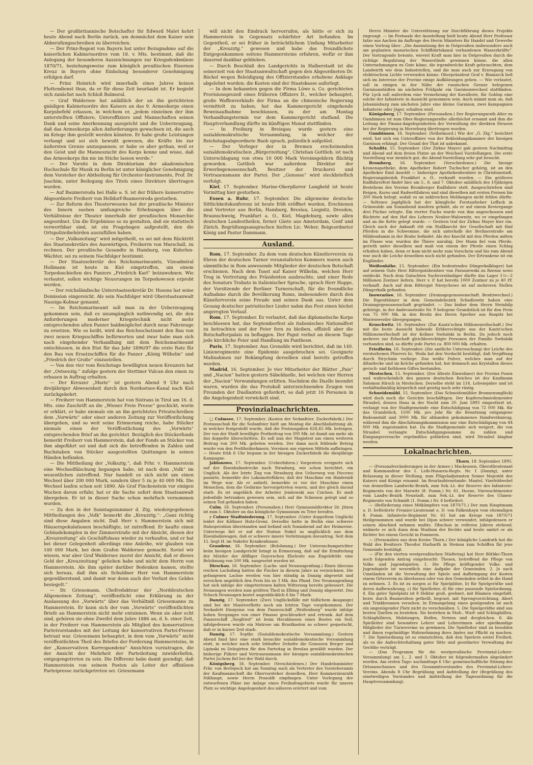— Der großbritannische Botschafter Sir Edward Malet kehrt heute Abend nach Berlin zurück, um demnächst dem Kaiser sein Abberufungsschreiben zu überreichen.
— Der Prinz-Regent von Bayern hat unter Bezugnahme auf die kaiserlichen Kabinetsordres vom 18. v. Mts. bestimmt, daß die Anlegung der besonderen Auszeichnungen zur Kriegsdenkmünze 1870/71, beziehungsweise zum königlich preußischen Eisernen Kreuz in Bayern ohne Einholung besonderer Genehmigung erfolgen darf.
— Prinz Heinrich wird innerhalb eines Jahres keinen Flottendienst thun, da er für diese Zeit beurlaubt ist. Er begiebt sich zunächst nach Schloß Balmoral.
— Graf Waldersee hat anläßlich der an ihn gerichteten gnädigen Kabinetsordre des Kaisers an das 9. Armeekorps einen Korpsbefehl erlassen, in welchem er, „jedem einzelnen der ihm unterstellten Offiziere, Unteroffiziere und Mannschaften seinen Dank und seine Anerkennung ausspricht und die Ueberzeugung, daß das Armeekorps allen Anforderungen gewachsen ist, die auch im Kriege ihm gestellt werden könnten. Er habe große Leistungen verlangt und sei sich bewußt gewesen, die Kräfte bis zur äußersten Grenze anzuspannen; er habe es aber gethan, weil er den Geist und die Manneszucht des Korps kenne und wisse, daß das Armeekorps ihn nie im Stiche lassen werde.“
— Der Vorsitz in dem Direktorium der akademischen Hochschule für Musik zu Berlin ist unter königlicher Genehmigung dem Vorsteher der Abtheilung für Orchester-Instrumente, Prof. Dr. Joachim, unter Beilegung des Titels eines Direktors übertragen worden.
— Auf Baumersroda bei Halle a. S. ist der frühere konservative Abgeordnete Freiherr von Helldorf-Baumersroda gestorben.
— Zur Reform des Theaterwesens hat der preußische Minister des Innern soeben umfangreiche Erhebungen über die Verhältnisse der Theater innerhalb der preußischen Monarchie angeordnet. Um die Ergebnisse so zu gestalten, daß sie statistisch verwerthbar sind, ist ein Fragebogen aufgestellt, den die Ortspolizeibehörden auszufüllen haben.
— Der „Volkszeitung“ wird mitgetheilt, es sei mit dem Rücktritt des Staatssekretärs des Auswärtigen, Freiherrn von Marschall, zu rechnen. Der preußische Gesandte in Hamburg, von Kiderlen-Wächter, sei zu seinem Nachfolger bestimmt.
— Der Staatssekretär des Reichsmarineamts, Vizeadmiral Hollmann ist heute in Kiel eingetroffen, um einem Torpedoschießen des Panzers „Friedrich Karl“ beizuwohnen. Wie verlautet, sollen wichtige Neuerungen im Torpedowesen erprobt werden.
— Der reichsländische Unterstaatssekretär Dr. Hosens hat seine Demission eingereicht. Als sein Nachfolger wird Oberstaatsanwalt Nassiga-Kolmar genannt.
— Im Reichsmarineamt soll man zu der Ueberzeugung gekommen sein, daß es unumgänglich nothwendig sei, die den Anforderungen moderner Kriegstechnik nicht mehr entsprechenden alten Panzer baldmöglichst durch neue Fahrzeuge zu ersetzen. Wie es heißt, wird das Reichsschatzamt den Bau von zwei neuen Kriegsschiffen befürworten und zwar habe man sich nach eingehender Verhandlung mit dem Reichsmarineamt entschlossen, in den Etat für das Jahr 1896/97 die erste Rate für den Bau von Ersatzschiffen für die Panzer „König Wilhelm“ und „Friedrich der Große“ einzustellen.
— Von den vier vom Reichstage bewilligten neuen Kreuzern hat der „Ostseezig.“ zufolge gestern der Stettiner Vulcan den einen zu erbauen in Auftrag erhalten.
— Der Kreuzer „Marie“ ist gestern Abend 9 Uhr nach dreijähriger Abwesenheit durch den Nordostsee-Kanal nach Kiel zurückgekehrt.
— Freiherr von Hammerstein hat von Sistrans in Tirol am 16. d. Mts. eine Zuschrift an die „Wiener Freie Presse“ geschickt, worin er erklärt, er habe niemals ein an ihn gerichtetes Privatschreiben dem „Vorwärts“ oder einer anderen Zeitung zur Veröffentlichung übergeben, und so weit seine Erinnerung reiche, habe Stöcker niemals einen der Veröffentlichung des „Vorwärts“ entsprechenden Brief an ihn gerichtet. Bezüglich des Stöckerfonds bemerkt Freiherr von Hammerstein, daß der Fonds an Stöcker von ihm abgeführt sei und daß sich die betreffenden in Zahlen und Buchstaben von Stöcker ausgestellten Quittungen in seinen Händen befänden.
— Die Mittheilung der „Volksztg.“, daß Frhr. v. Hammerstein eine Wechselfälschung begangen habe, ist nach dem „Volk“ im wesentlichen zutreffend. Nur handelt es sich nicht um einen Wechsel über 200 000 Mark, sondern über 5 zu je 40 000 Mk. Die Wechsel laufen schon seit 1890. Als Graf Finckenstein vor einigen Wochen davon erfuhr, hat er die Sache sofort dem Staatsanwalt übergeben. Er ist in dieser Sache schon mehrfach vernommen worden.
— Zu den in der Sonntagsnummer d. Ztg. wiedergegebenen Mittheilungen des „Volk“ bemerkt die „Kreuzztg.“: „Ganz richtig sind diese Angaben nicht. Daß Herr v. Hammerstein sich mit Häuserspekulationen beschäftigte, ist zutreffend. Er kaufte einen Gebäudekomplex in der Zimmerstraße mit der Absicht, diesen der „Kreuzzeitung“ als Geschäftshaus wieder zu verkaufen, und er hat bei dieser Gelegenheit allerdings eine Anleihe, wir glauben von 100 000 Mark, bei dem Grafen Waldersee gemacht. Soviel wir wissen, war aber Graf Waldersee zuerst der Ansicht, daß er dieses Geld der „Kreuzzeitung“ geliehen habe und nicht dem Herrn von Hammerstein. Als ihm später darüber Bedenken kamen, stellte sich heraus, daß ihm als Schuldner Herr von Hammerstein gegenüberstand, und damit war denn auch der Verlust des Geldes besiegelt.“
— Dr. Griesemann, Chefredakteur der „Norddeutschen Allgemeinen Zeitung“, veröffentlicht eine Erklärung zu der Auslassung des „Vorwärts“ über das Verhältniß Griesemanns zu Hammerstein. Er kann sich der vom „Vorwärts“ veröffentlichten Briefe an Hammerstein nicht mehr entsinnen. Wenn sie aber echt sind, gehören sie ohne Zweifel dem Jahre 1886 an, d. h. einer Zeit, in der Freiherr von Hammerstein als Mitglied des konservativen Parteivorstandes mit der Leitung der konservativen Partei-Presse betraut war. Griesemann behauptet, in dem vom „Vorwärts“ nicht veröffentlichten Theil des Briefes der Forderung Hammersteins, in der „Konservativen Korrespondenz“ Ansichten vorzutragen, die der Ansicht der Mehrheit der Parteileitung zuwiderliefen, entgegengetreten zu sein. Die Differenz habe damit geendigt, daß Hammerstein von seinem Posten als Leiter der offiziösen Parteipresse zurückgetreten sei. Griesemann
will nicht den Eindruck hervorrufen, als hätte er sich zu Hammerstein in Gegensatz schärfster Art befunden. Im Gegentheil, er sei früher in beträchtlichem Umfang Mitarbeiter der „Kreuzztg.“ gewesen und habe das freundlichste Entgegenkommen seitens Hammersteins erfahren, wofür er ihm dauernd dankbar geblieben.
— Durch Beschluß des Landgerichts in Halberstadt ist die seinerzeit von der Staatsanwaltschaft gegen den Abgeordneten Dr. Böckel wegen Beleidigung des Offizierstandes erhobene Anklage abgelehnt worden; die Kosten sind der Staatskasse auferlegt.
— In dem bekannten gegen die Firma Löwe u. Co. gerichteten Provisionsprozeß eines früheren Offiziers D., welcher behauptet, große Waffenverkäufe der Firma an die chinesische Regierung vermittelt zu haben, hat das Kammergericht eingehende Beweisaufnahme beschlossen, zu der am Montag Verhandlungstermin vor dem Kammergericht statfand. Die Hauptverhandlung dürfte im künftigen Monat stattfinden.
— In Freiburg in Breisgau wurde gestern eine sozialdemokratische Versammlung, in welcher der Reichstagsabgeordnete Bueb sprach, polizeilich aufgelöst.
— Der Verleger der in Bremen erscheinenden sozialdemokratischen „Bürgerzeitung“, Christian Gottlieb, ist nach Unterschlagung von etwa 10 000 Mark Vereinsgeldern flüchtig geworden. Gottlieb war außerdem Direktor der Erwerbsgenossenschaft, Besitzer der Druckerei und Vertrauensmann der Partei. Der „Genosse“ wird steckbrieflich verfolgt.
Kiel, 17. September. Marine-Oberpfarrer Langheld ist heute Vormittag hier gestorben.
Essen a. Ruhr, 17. September. Die allgemeine deutsche Sittlichkeitskonferenz ist heute früh eröffnet worden. Erschienen sind Vertreter aus Berlin, Hamburg, Breslau, Liegnitz, Dresden, Braunschweig, Frankfurt a. O., Kiel, Magdeburg, sowie allen deutschen Landestheilen, ferner Gäste aus Amsterdam, Genf und Zürich. Begrüßungsansprachen hielten Lic. Weber, Beigeordneter König und Pastor Dammann.
Ausland.
Rom, 17. September. Zu dem vom deutschen Künstlerverein zu Ehren der deutschen Turner veranstalteten Kommers waren auch sämmtliche in Rom anwesende Mitglieder der deutschen Botschaft erschienen. Nach dem Toast auf Kaiser Wilhelm, welchen Herr Trog in Vertretung des Präsidenten ausbrachte, und einer Rede des Senators Trobato in italienischer Sprache, sprach Herr Hoppe, der Vorsitzende der Berliner Turnerschaft, für die freundliche Aufnahme durch die Bevölkerung Roms, insbesondere durch den Künstlerverein seine Freude und seinen Dank aus. Unter dem Gesang deutscher patriotischer Lieder nahm das Fest einen höchst angeregten Verlauf.
Rom, 17. September. Es verlautet, daß das diplomatische Korps beschlossen hat, das Septemberfest als italienisches Nationalfest zu betrachten und der Feier fern zu bleiben, offiziell aber die Botschafterpalais zu beflaggen. Der Papst verbot an diesem Tage jede kirchliche Feier und Handlung im Pantheon.
Paris, 17. September. Aus Grenoble wird berichtet, daß im 140. Linienregimente eine Epidemie ausgebrochen sei. Geeignete Maßnahmen zur Bekämpfung derselben sind bereits getroffen worden.
Madrid, 16. September. Je vier Mitarbeiter der Blätter „Pais“ und „Nacion“ hatten gestern Säbelduelle, bei welchen vier Herren der „Nacion“ Verwundungen erlitten. Nachdem die Duelle beendet waren, wurden die das Protokoll unterzeichnenden Zeugen von Freunden der Duellanten gefordert, so daß jetzt 16 Personen in die Angelegenheit verwickelt sind.
Provinzialnachrichten.
□ Culmsee, 17. September. (Kosten der Sedanfeier. Zuckerfabrik.) Der Festausschuß für die Sedanfeier hielt am Montag die Abschlußsitzung ab, in welcher festgestellt wurde, daß die Festausgaben 624,45 Mk. betragen. Der von der Stadt bewilligte Festbeitrag von 300 Mk. ist damit um mehr als das doppelte überschritten. Es soll nun der Magistrat um einen weiteren Beitrag von 200 Mk. gebeten werden. Der dann noch fehlende Betrag wurde von den Festtheilnehmern, Vereinen aus eigenen Mitteln aufbringen. — Heute früh 6 Uhr begann in der hiesigen Zuckerfabrik die diesjährige Kampagne.
Jablonowo, 17. September. (Ueberfahren.) Vorgestern ereignete sich auf der Eisenbahnstrecke nach Strasburg, wie schon berichtet, ein Unglück. Als der letzte Zug von Strasburg den Ueberweg von Piecewo passirte, bemerkte der Lokomotivführer, daß der Maschine ein Hinderniß im Wege war. Als er anhielt, bemerkte er vor der Maschine einen Menschen, dem die Gedärme hervorgetreten waren, und der gleich darauf starb. Es ist angeblich der Arbeiter Jemlowski aus Czichen. Er muß jedenfalls betrunken gewesen sein, sich auf die Schienen gelegt und so seinen Tod gefunden haben.
Culm, 16. September. (Personalien.) Herr Gymnasialdirektor Dr. Jitzen ist zum 1. Oktober an das königliche Gymnasium zu Trier berufen.
z Culmer Stadtniederung, 17. September. (Unter doppeltem Unglück) leidet der Käthner Hutz-Grenz. Derselbe hatte in Berlin eine schwere Halsoperation überstanden und befand sich Sonnabend auf der Heimreise. Unterwegs fiel er auf der Station Nakel so unglücklich aus dem Eisenbahnwagen, daß er schwere innere Verletzungen davontrug. Seit dem 15. liegt H. im Nakeler Krankenhause.
Graudenz, 16. September. (Belohnung.) Der Untersuchungsrichter beim hiesigen Landgericht bringt in Erinnerung, daß auf die Ermittelung der Mörder der Altfliger Goyerschen Eheleute aus Engelsfelde eine Belohnung von 500 Mk. ausgesetzt worden ist.
Dirschau, 16. September. (Lachs- und Neunaugenfang.) Einen überaus reichen Lachsfang hatten die Fischer in diesem Jahre zu verzeichnen. Die gefangenen Lachse werden von hier ständig in Danzig abgesetzt und erreichen angeblich den Preis bis zu 3 Mk. das Pfund. Der Neunaugenfang hat sich infolge der eingetretenen kalten Witterung bereits gebessert. Die Neunaugen werden zum größten Theil in Elbing und Danzig abgesetzt. Das Schock Neunaugen kostet augenblicklich 6 bis 7 Mark.
Danzig, 17. September. (Zwei Unglücksfälle mit tödlichem Ausgange) sind bei der Manöverflotte noch am letzten Tage vorgekommen. Der Seekadett Dionysius von dem Panzerschiff „Weißenburg“ wurde infolge hohen Seeganges von einer Pinasse geschleudert und ertrank. Auf dem Panzerschiff „Siegfried“ ist beim Herablassen eines Bootes ein Seil; infolgedessen wurde ein Matrose am Brustkasten so schwer gequetscht, daß er in kurzer Zeit starb.
Danzig, 17. Septbr. (Sozialdemokratische Versammlung.) Gestern Abend fand hier eine stark besuchte sozialdemokratische Versammlung statt, in welcher nach sehr lebhafter Debatte die Genossen Berger und Lipinski zu Delegirten für den Parteitag in Breslau gewählt wurden. Der bisherige Führer und Vertrauensmann der hiesigen sozialdemokratischen Partei Jochem fiel bei der Wahl durch.
Königsberg, 16. September. (Verschiedenes.) Der Handelsminister Frhr. von Berlepsch hat am Sonntag auch als Vertreter des Vorsteheramts der Kaufmannschaft die Obervorsteher desselben, Herr Kommerzienrath Nißhaupt, sowie Herrn Pessoldt empfangen. Unter Vorlegung der entworfenen Pläne zur Anlage eines Freihafengebiets wurde für unsern Platz so wichtige Angelegenheit des näheren erörtert und vom
Herrn Minister die Unterstützung zur Durchführung dieses Projekts zugesagt. — Im Festsaale der Ausstellung hielt heute Abend Herr Professor Intze aus Aachen im Auftrage des Herrn Ministers für Handel und Gewerbe einen Vortrag über: „Die Ausnutzung der in Ostpreußen insbesondere auch am geplanten masurischen Schiffahrtskanal vorhandenen Wasserkräfte“. Der Vortragende betonte, wieviel Kraft man hier in Ostpreußen durch die richtige Regulirung der Wasserläufe gewinnen könne, die allen Unternehmungen zu Gute käme, die irgendwelche Kraft gebrauchten, dem Landwirth wie dem Industriellen, und die man auch zur Erzeugung von elektrischem Lichte verwenden könne. Oberpräsident Graf v. Bismarck ließ sich im Interesse der Provinz einige Aufklärungen geben. — Wie verlautet, soll in einigen in der Nähe der russischen Grenze belegenen Garnisonstädten im nächsten Frühjahr ein Garnisonwechsel stattfinden. Für Lyck soll außerdem eine Vermehrung der Kavallerie, für Goldap eine solche der Infanterie in Aussicht genommen sein. Auch nimmt man an, daß Johannisburg zum nächsten Jahre eine kleine Garnison, zwei Kompagnien Infanterie oder Jäger, erhalten wird.
Königsberg, 17. September. (Personalien.) Der Regierungsrath Alter zu Gumbinnen ist zum Ober-Regierungsrathe allerhöchst ernannt und ihm die Leitung der Finanz-Angelegenheiten der Verwaltung der direkten Steuern bei der Regierung in Merseburg übertragen worden.
Gumbinnen, 16. September. (Selbstmord.) Wie der „G. Ztg.“ berichtet wird, hat sich ein Unteroffizier von der Bekleidungskammer der hiesigen Garnison erhängt. Der Grund der That ist unbekannt.
Schulitz, 15. September. (Der Zirkus Mayer) gab gestern Nachmittag und Abend auf dem freien Platze an der Weichsel Vorstellungen. Die erste Vorstellung war ziemlich gut, die Abend-Vorstellung sehr gut besucht.
Bromberg, 16. September. (Verschiedenes.) Die hiesige Kronenapotheke, dem Apotheker Robert Tuchscher gehörig, ist an den Apotheker Emil Asseldt — bisheriger Apothekenbesitzer in Christianstadt, Regierungsbezirk Frankfurt a. O., verkauft worden. — Ein größeres Radfahrerfest findet hier am 5., 6. und 7. Oktober anläßlich des 10jährigen Bestehens des Vereins Bromberger Radfahrer statt. Ausgeschrieben sind Reigen, Korso und Radwettfahren und sind dieselben mit ersten Preisen bis 200 Mark belegt, sodaß es an zahlreichen Meldungen nicht fehlen dürfte. — Seltenes Jagdglück hat der königliche Forstaufseher Leffack in Grünwalde am Sonnabend insofern gehabt, als er auf einem Reviergange drei Füchse erlegte. Ein vierter Fuchs wurde von ihm angeschossen und flüchtete auf den Hof des Lehrers Neuber-Walownitz, wo er eingefangen und an die Kette gelegt wurde. — Gestern traf der Zirkus Mayer hier ein. Gleich nach der Ankunft ritt ein Stallknecht der Gesellschaft mit fünf Pferden in die Schwemme, die sich unterhalb der Berlinerstraße am Mühlendamm in der Brahe befindet. Als der Knecht mit den Pferden mitten im Flusse war, wurden die Thiere unruhig. Der Mann fiel vom Pferde, gerieth unter dieselben und muß von einem der Pferde einen Schlag erhalten haben, denn er kam nicht mehr zum Vorschein und bis zum Abend war auch die Leiche desselben noch nicht gefunden. Der Ertrunkene ist ein Engländer.
Weißenhöhe, 15. September. (Ein bedeutendes Düngerkalklager) hat auf seinem Gute Herr Rittergutsbesitzer von Paruszewski zu Rzensz sowo entdeckt. Nach dem Gutachten Sachverständiger dürfte das Lager 1½—2 Millionen Zentner liefern. Herr v. P. hat bereits 1000 Zentner zu je 40 Pf. verkauft. Auch auf dem Rittergut Niezychowo ist auf mehreren Stellen Düngerkalk gefunden.
Inowrazlaw, 16. September. (Drainagegenossenschaft. Besitzwechsel.) Die Eigenthümer in dem Gemeindebezirk Schadlowitz haben eine Drainagegenossenschaft gegründet. — Das bisher dem Herrn Steinhilp gehörige, in der Andreasstraße Nr. 9 belegene Grundstück ist für den Preis von 75 000 Mk. in den Besitz des Herrn Sperber aus Rospitz bei Marienwerder übergegangen.
Kruschwitz, 16. September. (Zur Kautz'schen Millionenerbschaft.) Der mit die beste Aussicht habende Erbberechtigte aus der Kautz'schen Millionenerbschaft ist der Kellner Switalski in Berlin. Da jedoch noch mehrere zur Erbschaft gleichberechtigte Personen der Familie Switalski vorhanden sind, so dürfte jede Partei ca. 800 000 Mk. erhalten.
Friedheim, 16. September. (Die amtliche Untersuchung) der Leiche des verstorbenen Pfarrers lic. Woda hat den Verdacht bestätigt, daß Vergiftung durch Strychnin vorliege. Das weiße Pulver, welches man auf der Altardecke und im Kelche gefunden hat, hat demnach aus Krystallen dieses geruch- und farblosen Giftes bestanden.
Mrotschen, 15. September. (Der älteste Einwohner) der Provinz Posen und wahrscheinlich des ganzen deutschen Reiches ist der Kaufmann Salomon Hirsch in Mrotschen. Derselbe steht im 114. Lebensjahre und ist verhältnißmäßig körperlich und geistig noch sehr rüstig.
Schneidemühl, 15. September. (Das Schneidemühler Brunnenunglück) wird doch noch die Gerichte beschäftigen. Der Kupferschmiedemeister Straubel, dessen Haus in der Nacht zum 20. Juni 1893 eingestürzt ist, verlangt von der Stadtgemeinde eine Entschädigung von 72 000 Mk. für das Grundstück, 1500 Mk. pro Jahr für die Benutzung entgangene Badeanstalt und 3000 Mk. für abhanden gekommenes Handwerkszeug, während ihm die Abschätzungskommission nur eine Entschädigung von 44 000 Mk. zugestanden hat. Da die Stadtgemeinde sich weigert, die von Straubel verlangte Entschädigungssumme zu zahlen und Einigungsversuche ergebnißlos geblieben sind, wird Straubel klagbar werden.
Lokalnachrichten.
Thorn, 18. September 1895.
— (Personalveränderungen in der Armee.) Mackensen, Oberstlieutenant und Kommandeur des 1. Leib-Husaren-Regts. Nr. 1 (Danzig), unter Belassung in dieser Stellung, zum Flügeladjutanten Seiner Majestät des Kaisers und Königs ernannt. Im Beurlaubtenstande: Mantel, Vizefeldwebel von demselben Landwehr-Bezirk, zum Sek.-Lt. der Reserve des Infanterie-Regiments von der Marwitz (8. Pomm.) Nr. 61, Hoene, Vizewachtmeister vom Landw.-Bezirk Neustadt, zum Sek.-Lt. der Reserve des Ulanen-Regiments von Schmidt (1. Pomm.) Nr. 4 befördert.
— (Beförderung eines Mitkämpfers von 1870/71.) Der zum Hauptmann a. D. beförderte Premier-Lieutenant a. D. von Falkenhayn vom ehemaligen 8. Pomm. Infanterie-Regiment Nr. 61 hat am Kriege von 1870/71 theilgenommen und wurde bei Dijon schwer verwundet, infolgedessen er seinen Abschied nehmen mußte. Obschon in reiferen Jahren stehend, widmete er sich dann dem Studium der Rechte und heute amtirt er als Richter bei einem Gericht in Pommern.
— (Personalien aus dem Kreise Thorn.) Der königliche Landrath hat die Wahl des Besitzers Theodor Harbarth in Steinau zum Schöffen für jene Gemeinde bestätigt.
— (Für den vierten westpreußischen Städtetag) hat Herr Böthke-Thorn noch folgenden Antrag eingebracht: Thesen, betreffend die Pflege von Volks- und Jugendspielen. 1. Die Pflege kräftigender Volks- und Jugendspiele ist wesentlich eine Aufgabe der Gemeinden. 2. Je nach Umständen ist die Verwaltung der Spiele und Aufbringung der Kosten einem Ortsverein zu überlassen oder von den Gemeinden selbst in die Hand zu nehmen. 3. Es ist zu sorgen a) für Spielplätze, b) für Spielgeräthe und deren Aufbewahrung, c) für Spielleiter, d) für eine passende Spielordnung. 4. Ein guter Spielplatz ist 8 Hektar groß, geebnet, mit Bäumen eingefaßt, bezw. durch Baumreihen getheilt, begrast, mit Sprengvorrichtung, Abort und Trinkbrunnen versehen. In Ermangelung eines genügenden ist auch ein ungenügender Platz nicht zu verschmähen. 5. Die Spielgeräthe sind aus besten Quellen zu beziehen. Sie bestehen in Stoß-, Wurf- und Schlagbällen, Schlaghölzern, Malstangen, Reifen, Netzen und dergleichen. 6. Als Spielleiter sind besonders Lehrer und Lehrerinnen oder spielkundige Mitglieder der Turnvereine zu gewinnen. Die Spielleiter sind zu besolden und ihnen regelmäßige Wahrnehmung ihres Amtes zur Pflicht zu machen. 7. Die Spielordnung ist so einzurichten, daß den Spielern soviel Freiheit, als es die Aufrechterhaltung guter Sitte und geordneter Verwaltung der Geräthe verträgt.
— (Das Programm für die westpreußische Provinzial-Lehrer-Versammlung) am 1., 2. und 3. Oktober ist folgendermaßen abgeändert worden. Am ersten Tage: nachmittags 6 Uhr: gemeinschaftliche Sitzung des Ortsausschusses und des Gesammtvorstandes des Provinzial-Lehrer-Vereins. Abends 8 Uhr Begrüßung und Aufstellung der (Begrüßung des einstweiligen Vorstandes und Aufstellung der Tagesordnung für die Hauptversammlung).